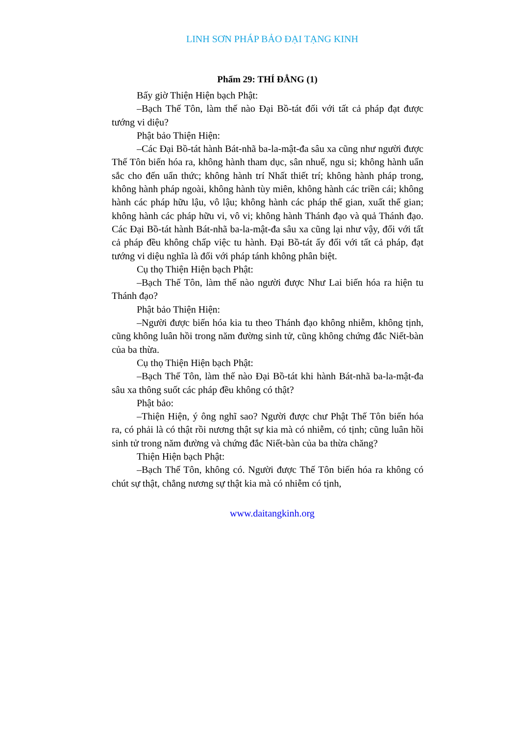LINH SƠN PHÁP BẢO ĐẠI TẠNG KINH
Phẩm 29: THÍ ĐẲNG (1)
Bấy giờ Thiện Hiện bạch Phật:
–Bạch Thế Tôn, làm thế nào Đại Bồ-tát đối với tất cả pháp đạt được tướng vi diệu?
Phật bảo Thiện Hiện:
–Các Đại Bồ-tát hành Bát-nhã ba-la-mật-đa sâu xa cũng như người được Thế Tôn biến hóa ra, không hành tham dục, sân nhuế, ngu si; không hành uẩn sắc cho đến uẩn thức; không hành trí Nhất thiết trí; không hành pháp trong, không hành pháp ngoài, không hành tùy miên, không hành các triền cái; không hành các pháp hữu lậu, vô lậu; không hành các pháp thế gian, xuất thế gian; không hành các pháp hữu vi, vô vi; không hành Thánh đạo và quả Thánh đạo. Các Đại Bồ-tát hành Bát-nhã ba-la-mật-đa sâu xa cũng lại như vậy, đối với tất cả pháp đều không chấp việc tu hành. Đại Bồ-tát ấy đối với tất cả pháp, đạt tướng vi diệu nghĩa là đối với pháp tánh không phân biệt.
Cụ thọ Thiện Hiện bạch Phật:
–Bạch Thế Tôn, làm thế nào người được Như Lai biến hóa ra hiện tu Thánh đạo?
Phật bảo Thiện Hiện:
–Người được biến hóa kia tu theo Thánh đạo không nhiễm, không tịnh, cũng không luân hồi trong năm đường sinh tử, cũng không chứng đắc Niết-bàn của ba thừa.
Cụ thọ Thiện Hiện bạch Phật:
–Bạch Thế Tôn, làm thế nào Đại Bồ-tát khi hành Bát-nhã ba-la-mật-đa sâu xa thông suốt các pháp đều không có thật?
Phật bảo:
–Thiện Hiện, ý ông nghĩ sao? Người được chư Phật Thế Tôn biến hóa ra, có phải là có thật rồi nương thật sự kia mà có nhiễm, có tịnh; cũng luân hồi sinh tử trong năm đường và chứng đắc Niết-bàn của ba thừa chăng?
Thiện Hiện bạch Phật:
–Bạch Thế Tôn, không có. Người được Thế Tôn biến hóa ra không có chút sự thật, chẳng nương sự thật kia mà có nhiễm có tịnh,
www.daitangkinh.org